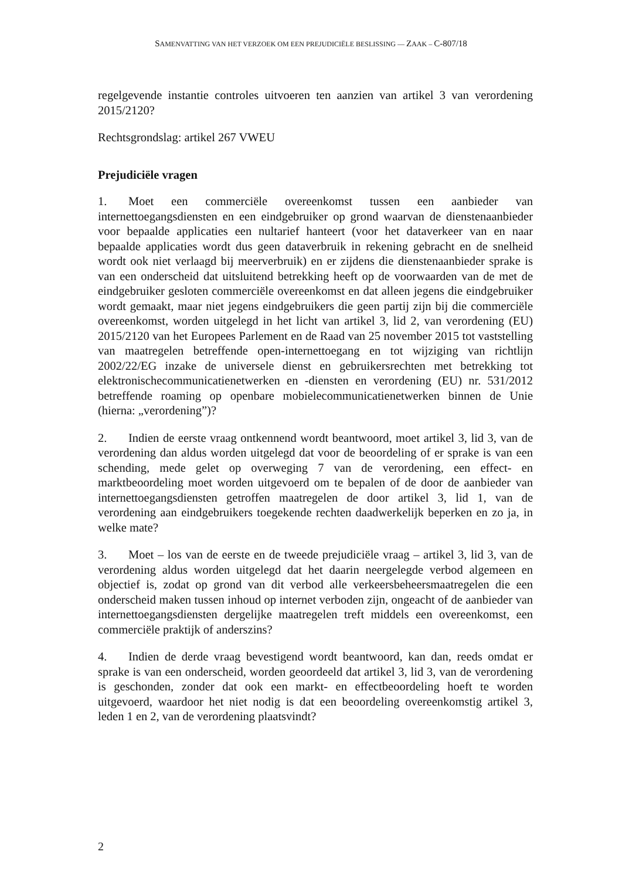SAMENVATTING VAN HET VERZOEK OM EEN PREJUDICIËLE BESLISSING — ZAAK – C-807/18
regelgevende instantie controles uitvoeren ten aanzien van artikel 3 van verordening 2015/2120?
Rechtsgrondslag: artikel 267 VWEU
Prejudiciële vragen
1. Moet een commerciële overeenkomst tussen een aanbieder van internettoegangsdiensten en een eindgebruiker op grond waarvan de dienstenaanbieder voor bepaalde applicaties een nultarief hanteert (voor het dataverkeer van en naar bepaalde applicaties wordt dus geen dataverbruik in rekening gebracht en de snelheid wordt ook niet verlaagd bij meerverbruik) en er zijdens die dienstenaanbieder sprake is van een onderscheid dat uitsluitend betrekking heeft op de voorwaarden van de met de eindgebruiker gesloten commerciële overeenkomst en dat alleen jegens die eindgebruiker wordt gemaakt, maar niet jegens eindgebruikers die geen partij zijn bij die commerciële overeenkomst, worden uitgelegd in het licht van artikel 3, lid 2, van verordening (EU) 2015/2120 van het Europees Parlement en de Raad van 25 november 2015 tot vaststelling van maatregelen betreffende open-internettoegang en tot wijziging van richtlijn 2002/22/EG inzake de universele dienst en gebruikersrechten met betrekking tot elektronischecommunicatienetwerken en -diensten en verordening (EU) nr. 531/2012 betreffende roaming op openbare mobielecommunicatienetwerken binnen de Unie (hierna: „verordening”)?
2. Indien de eerste vraag ontkennend wordt beantwoord, moet artikel 3, lid 3, van de verordening dan aldus worden uitgelegd dat voor de beoordeling of er sprake is van een schending, mede gelet op overweging 7 van de verordening, een effect- en marktbeoordeling moet worden uitgevoerd om te bepalen of de door de aanbieder van internettoegangsdiensten getroffen maatregelen de door artikel 3, lid 1, van de verordening aan eindgebruikers toegekende rechten daadwerkelijk beperken en zo ja, in welke mate?
3. Moet – los van de eerste en de tweede prejudiciële vraag – artikel 3, lid 3, van de verordening aldus worden uitgelegd dat het daarin neergelegde verbod algemeen en objectief is, zodat op grond van dit verbod alle verkeersbeheersmaatregelen die een onderscheid maken tussen inhoud op internet verboden zijn, ongeacht of de aanbieder van internettoegangsdiensten dergelijke maatregelen treft middels een overeenkomst, een commerciële praktijk of anderszins?
4. Indien de derde vraag bevestigend wordt beantwoord, kan dan, reeds omdat er sprake is van een onderscheid, worden geoordeeld dat artikel 3, lid 3, van de verordening is geschonden, zonder dat ook een markt- en effectbeoordeling hoeft te worden uitgevoerd, waardoor het niet nodig is dat een beoordeling overeenkomstig artikel 3, leden 1 en 2, van de verordening plaatsvindt?
2